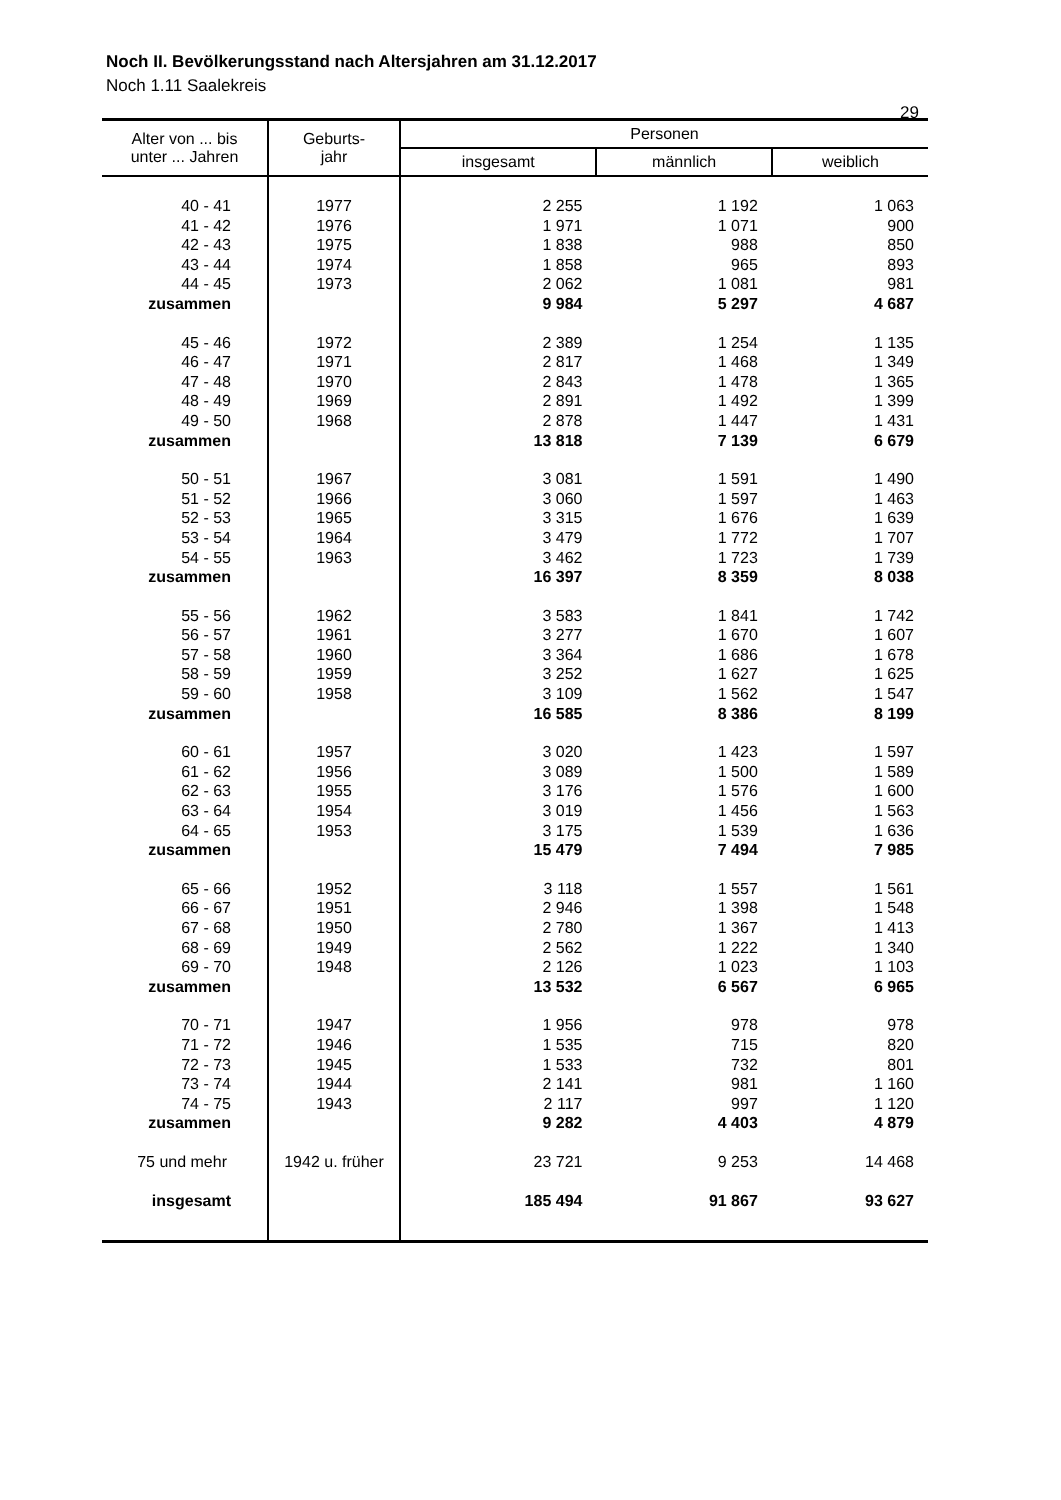29
Noch II. Bevölkerungsstand nach Altersjahren am 31.12.2017
Noch 1.11 Saalekreis
| Alter von ... bis unter ... Jahren | Geburts- jahr | Personen | | |
| --- | --- | --- | --- | --- |
| | | insgesamt | männlich | weiblich |
| 40 - 41 | 1977 | 2 255 | 1 192 | 1 063 |
| 41 - 42 | 1976 | 1 971 | 1 071 | 900 |
| 42 - 43 | 1975 | 1 838 | 988 | 850 |
| 43 - 44 | 1974 | 1 858 | 965 | 893 |
| 44 - 45 | 1973 | 2 062 | 1 081 | 981 |
| zusammen | | 9 984 | 5 297 | 4 687 |
| 45 - 46 | 1972 | 2 389 | 1 254 | 1 135 |
| 46 - 47 | 1971 | 2 817 | 1 468 | 1 349 |
| 47 - 48 | 1970 | 2 843 | 1 478 | 1 365 |
| 48 - 49 | 1969 | 2 891 | 1 492 | 1 399 |
| 49 - 50 | 1968 | 2 878 | 1 447 | 1 431 |
| zusammen | | 13 818 | 7 139 | 6 679 |
| 50 - 51 | 1967 | 3 081 | 1 591 | 1 490 |
| 51 - 52 | 1966 | 3 060 | 1 597 | 1 463 |
| 52 - 53 | 1965 | 3 315 | 1 676 | 1 639 |
| 53 - 54 | 1964 | 3 479 | 1 772 | 1 707 |
| 54 - 55 | 1963 | 3 462 | 1 723 | 1 739 |
| zusammen | | 16 397 | 8 359 | 8 038 |
| 55 - 56 | 1962 | 3 583 | 1 841 | 1 742 |
| 56 - 57 | 1961 | 3 277 | 1 670 | 1 607 |
| 57 - 58 | 1960 | 3 364 | 1 686 | 1 678 |
| 58 - 59 | 1959 | 3 252 | 1 627 | 1 625 |
| 59 - 60 | 1958 | 3 109 | 1 562 | 1 547 |
| zusammen | | 16 585 | 8 386 | 8 199 |
| 60 - 61 | 1957 | 3 020 | 1 423 | 1 597 |
| 61 - 62 | 1956 | 3 089 | 1 500 | 1 589 |
| 62 - 63 | 1955 | 3 176 | 1 576 | 1 600 |
| 63 - 64 | 1954 | 3 019 | 1 456 | 1 563 |
| 64 - 65 | 1953 | 3 175 | 1 539 | 1 636 |
| zusammen | | 15 479 | 7 494 | 7 985 |
| 65 - 66 | 1952 | 3 118 | 1 557 | 1 561 |
| 66 - 67 | 1951 | 2 946 | 1 398 | 1 548 |
| 67 - 68 | 1950 | 2 780 | 1 367 | 1 413 |
| 68 - 69 | 1949 | 2 562 | 1 222 | 1 340 |
| 69 - 70 | 1948 | 2 126 | 1 023 | 1 103 |
| zusammen | | 13 532 | 6 567 | 6 965 |
| 70 - 71 | 1947 | 1 956 | 978 | 978 |
| 71 - 72 | 1946 | 1 535 | 715 | 820 |
| 72 - 73 | 1945 | 1 533 | 732 | 801 |
| 73 - 74 | 1944 | 2 141 | 981 | 1 160 |
| 74 - 75 | 1943 | 2 117 | 997 | 1 120 |
| zusammen | | 9 282 | 4 403 | 4 879 |
| 75 und mehr | 1942 u. früher | 23 721 | 9 253 | 14 468 |
| insgesamt | | 185 494 | 91 867 | 93 627 |